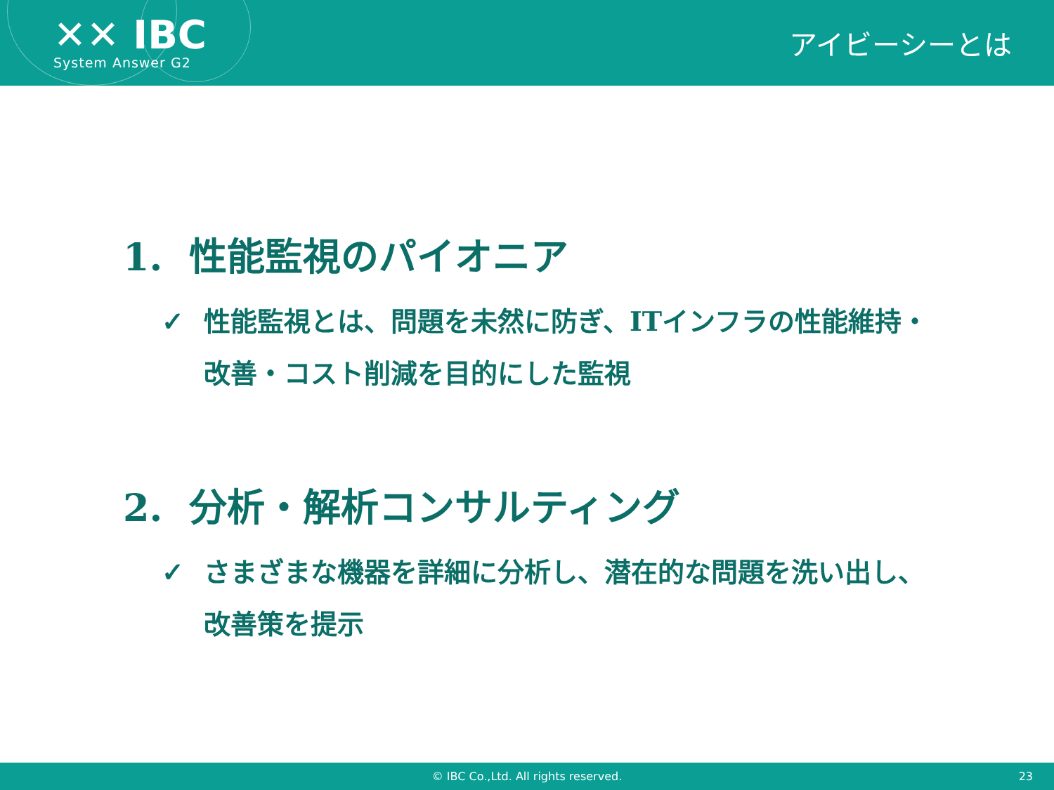✕✕ IBC
System Answer G2
アイビーシーとは
1. 性能監視のパイオニア
✓ 性能監視とは、問題を未然に防ぎ、ITインフラの性能維持・改善・コスト削減を目的にした監視
2. 分析・解析コンサルティング
✓ さまざまな機器を詳細に分析し、潜在的な問題を洗い出し、改善策を提示
© IBC Co.,Ltd. All rights reserved. 23